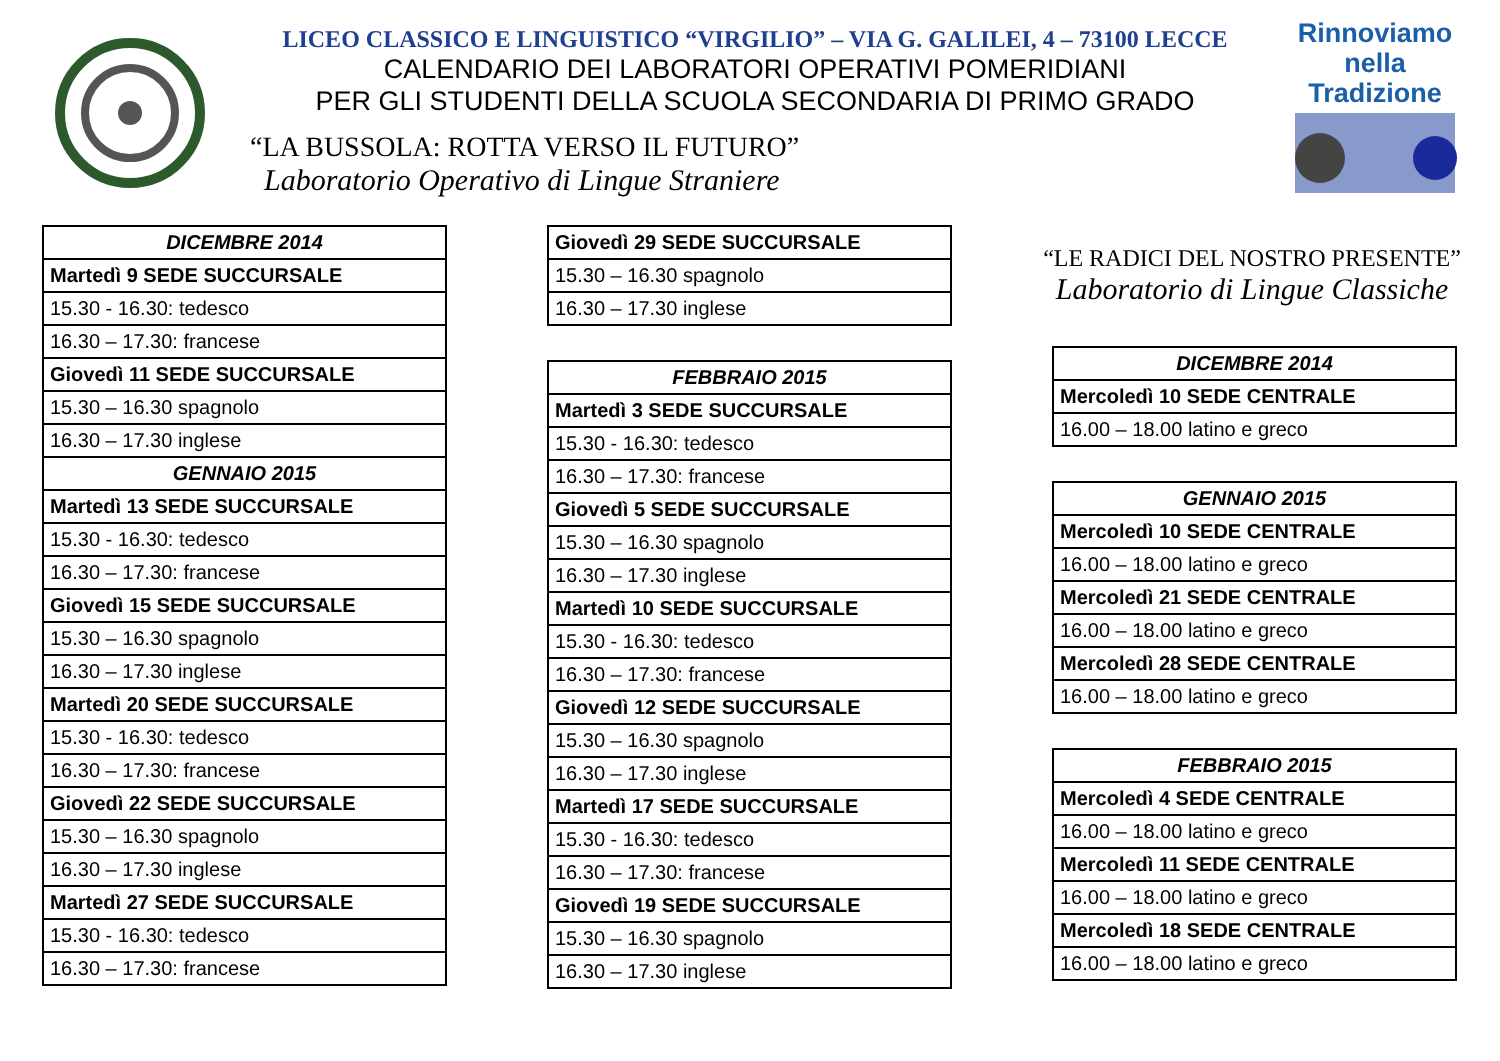LICEO CLASSICO E LINGUISTICO “VIRGILIO” – VIA G. GALILEI, 4 – 73100 LECCE
CALENDARIO DEI LABORATORI OPERATIVI POMERIDIANI
PER GLI STUDENTI DELLA SCUOLA SECONDARIA DI PRIMO GRADO
“LA BUSSOLA: ROTTA VERSO IL FUTURO”
Laboratorio Operativo di Lingue Straniere
Rinnoviamo
nella
Tradizione
| DICEMBRE 2014 |
| Martedì 9 SEDE SUCCURSALE |
| 15.30 - 16.30: tedesco |
| 16.30 – 17.30: francese |
| Giovedì 11 SEDE SUCCURSALE |
| 15.30 – 16.30 spagnolo |
| 16.30 – 17.30 inglese |
| GENNAIO 2015 |
| Martedì 13 SEDE SUCCURSALE |
| 15.30 - 16.30: tedesco |
| 16.30 – 17.30: francese |
| Giovedì 15 SEDE SUCCURSALE |
| 15.30 – 16.30 spagnolo |
| 16.30 – 17.30 inglese |
| Martedì 20 SEDE SUCCURSALE |
| 15.30 - 16.30: tedesco |
| 16.30 – 17.30: francese |
| Giovedì 22 SEDE SUCCURSALE |
| 15.30 – 16.30 spagnolo |
| 16.30 – 17.30 inglese |
| Martedì 27 SEDE SUCCURSALE |
| 15.30 - 16.30: tedesco |
| 16.30 – 17.30: francese |
| Giovedì 29 SEDE SUCCURSALE |
| 15.30 – 16.30 spagnolo |
| 16.30 – 17.30 inglese |
| FEBBRAIO 2015 |
| Martedì 3 SEDE SUCCURSALE |
| 15.30 - 16.30: tedesco |
| 16.30 – 17.30: francese |
| Giovedì 5 SEDE SUCCURSALE |
| 15.30 – 16.30 spagnolo |
| 16.30 – 17.30 inglese |
| Martedì 10 SEDE SUCCURSALE |
| 15.30 - 16.30: tedesco |
| 16.30 – 17.30: francese |
| Giovedì 12 SEDE SUCCURSALE |
| 15.30 – 16.30 spagnolo |
| 16.30 – 17.30 inglese |
| Martedì 17 SEDE SUCCURSALE |
| 15.30 - 16.30: tedesco |
| 16.30 – 17.30: francese |
| Giovedì 19 SEDE SUCCURSALE |
| 15.30 – 16.30 spagnolo |
| 16.30 – 17.30 inglese |
“LE RADICI DEL NOSTRO PRESENTE”
Laboratorio di Lingue Classiche
| DICEMBRE 2014 |
| Mercoledì 10 SEDE CENTRALE |
| 16.00 – 18.00 latino e greco |
| GENNAIO 2015 |
| Mercoledì 10 SEDE CENTRALE |
| 16.00 – 18.00 latino e greco |
| Mercoledì 21 SEDE CENTRALE |
| 16.00 – 18.00 latino e greco |
| Mercoledì 28 SEDE CENTRALE |
| 16.00 – 18.00 latino e greco |
| FEBBRAIO 2015 |
| Mercoledì 4 SEDE CENTRALE |
| 16.00 – 18.00 latino e greco |
| Mercoledì 11 SEDE CENTRALE |
| 16.00 – 18.00 latino e greco |
| Mercoledì 18 SEDE CENTRALE |
| 16.00 – 18.00 latino e greco |